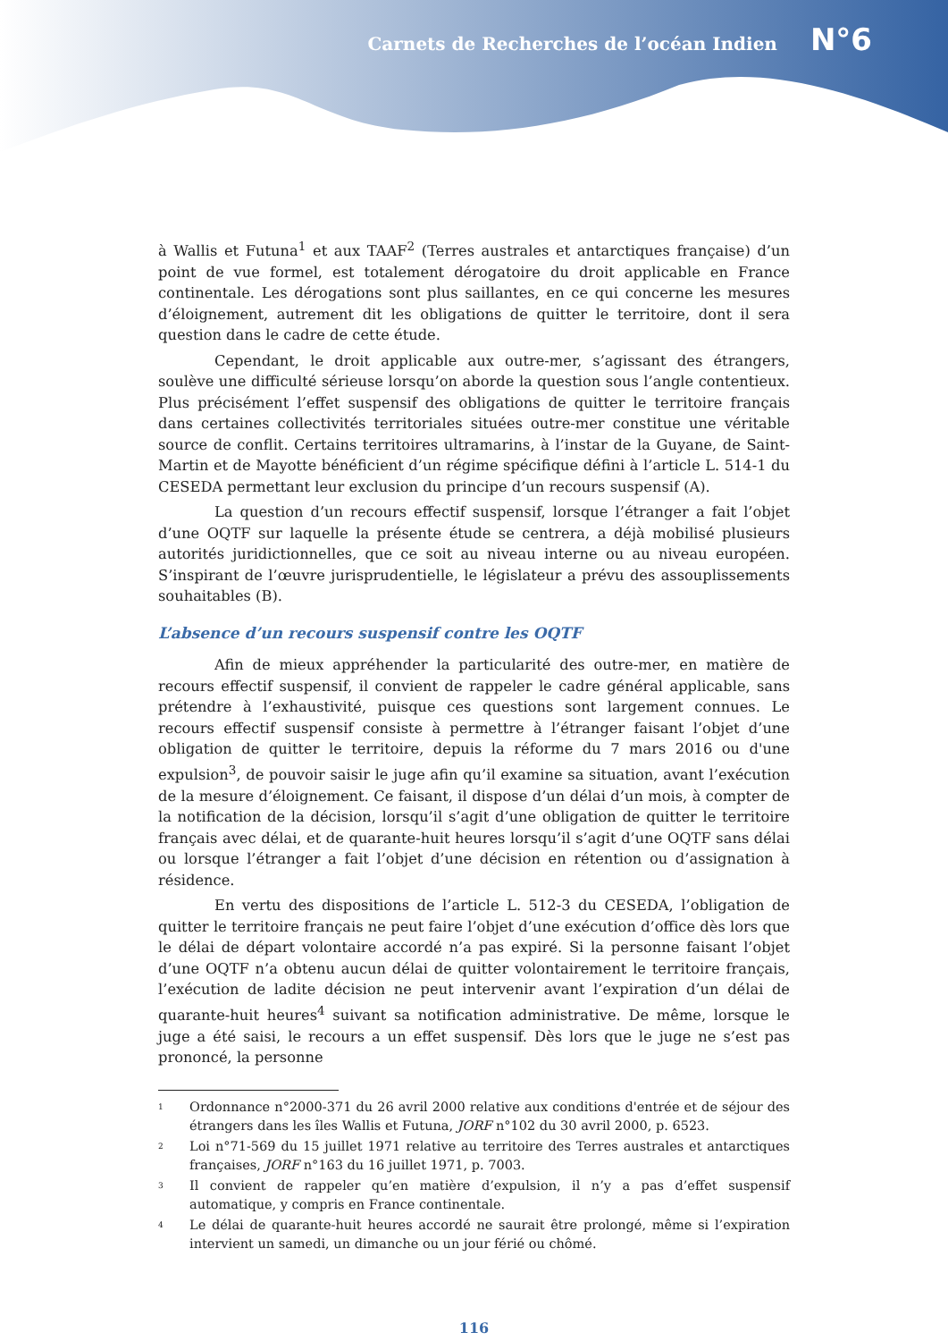Carnets de Recherches de l’océan Indien N°6
à Wallis et Futuna<sup>1</sup> et aux TAAF<sup>2</sup> (Terres australes et antarctiques française) d’un point de vue formel, est totalement dérogatoire du droit applicable en France continentale. Les dérogations sont plus saillantes, en ce qui concerne les mesures d’éloignement, autrement dit les obligations de quitter le territoire, dont il sera question dans le cadre de cette étude.
Cependant, le droit applicable aux outre-mer, s’agissant des étrangers, soulève une difficulté sérieuse lorsqu’on aborde la question sous l’angle contentieux. Plus précisément l’effet suspensif des obligations de quitter le territoire français dans certaines collectivités territoriales situées outre-mer constitue une véritable source de conflit. Certains territoires ultramarins, à l’instar de la Guyane, de Saint-Martin et de Mayotte bénéficient d’un régime spécifique défini à l’article L. 514-1 du CESEDA permettant leur exclusion du principe d’un recours suspensif (A).
La question d’un recours effectif suspensif, lorsque l’étranger a fait l’objet d’une OQTF sur laquelle la présente étude se centrera, a déjà mobilisé plusieurs autorités juridictionnelles, que ce soit au niveau interne ou au niveau européen. S’inspirant de l’œuvre jurisprudentielle, le législateur a prévu des assouplissements souhaitables (B).
L’absence d’un recours suspensif contre les OQTF
Afin de mieux appréhender la particularité des outre-mer, en matière de recours effectif suspensif, il convient de rappeler le cadre général applicable, sans prétendre à l’exhaustivité, puisque ces questions sont largement connues. Le recours effectif suspensif consiste à permettre à l’étranger faisant l’objet d’une obligation de quitter le territoire, depuis la réforme du 7 mars 2016 ou d'une expulsion<sup>3</sup>, de pouvoir saisir le juge afin qu’il examine sa situation, avant l’exécution de la mesure d’éloignement. Ce faisant, il dispose d’un délai d’un mois, à compter de la notification de la décision, lorsqu’il s’agit d’une obligation de quitter le territoire français avec délai, et de quarante-huit heures lorsqu’il s’agit d’une OQTF sans délai ou lorsque l’étranger a fait l’objet d’une décision en rétention ou d’assignation à résidence.
En vertu des dispositions de l’article L. 512-3 du CESEDA, l’obligation de quitter le territoire français ne peut faire l’objet d’une exécution d’office dès lors que le délai de départ volontaire accordé n’a pas expiré. Si la personne faisant l’objet d’une OQTF n’a obtenu aucun délai de quitter volontairement le territoire français, l’exécution de ladite décision ne peut intervenir avant l’expiration d’un délai de quarante-huit heures<sup>4</sup> suivant sa notification administrative. De même, lorsque le juge a été saisi, le recours a un effet suspensif. Dès lors que le juge ne s’est pas prononcé, la personne
<sup>1</sup>
Ordonnance n°2000-371 du 26 avril 2000 relative aux conditions d'entrée et de séjour des étrangers dans les îles Wallis et Futuna, JORF n°102 du 30 avril 2000, p. 6523.
<sup>2</sup>
Loi n°71-569 du 15 juillet 1971 relative au territoire des Terres australes et antarctiques françaises, JORF n°163 du 16 juillet 1971, p. 7003.
<sup>3</sup>
Il convient de rappeler qu’en matière d’expulsion, il n’y a pas d’effet suspensif automatique, y compris en France continentale.
<sup>4</sup>
Le délai de quarante-huit heures accordé ne saurait être prolongé, même si l’expiration intervient un samedi, un dimanche ou un jour férié ou chômé.
116